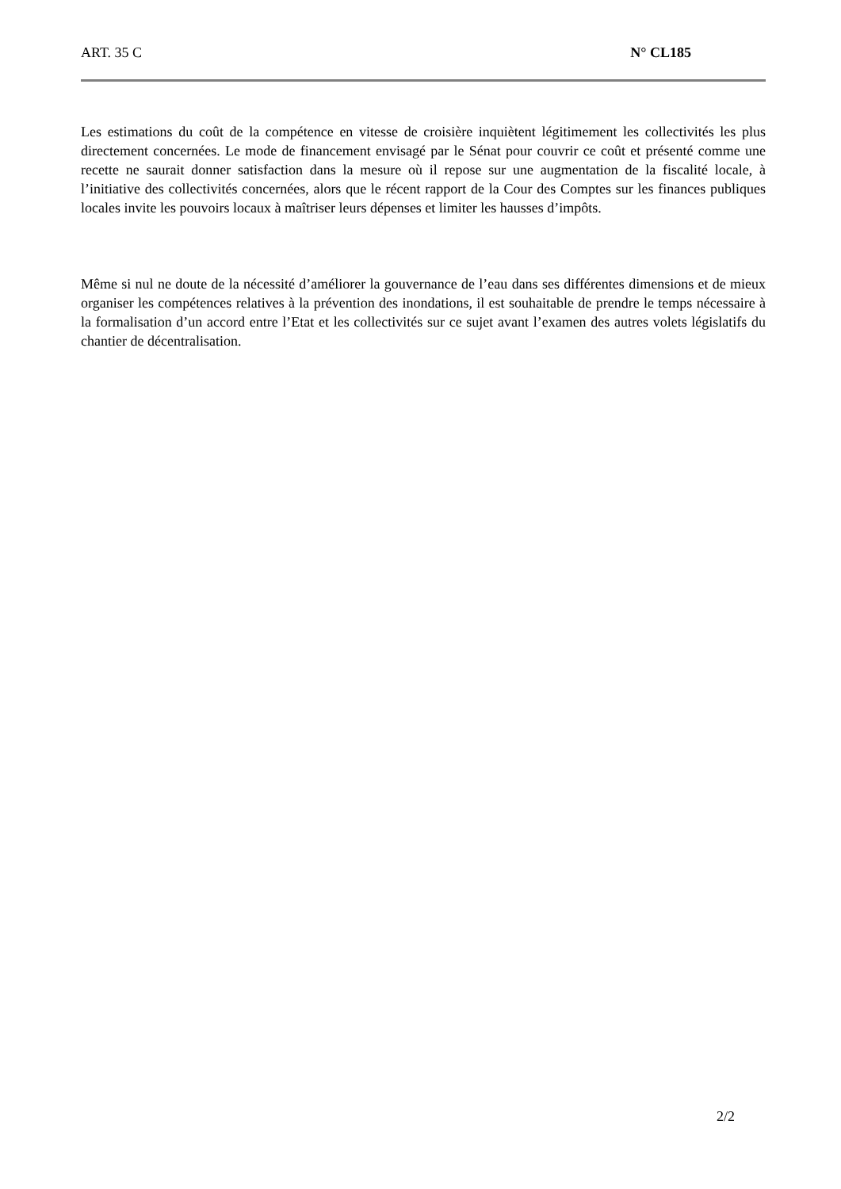ART. 35 C N° CL185
Les estimations du coût de la compétence en vitesse de croisière inquiètent légitimement les collectivités les plus directement concernées. Le mode de financement envisagé par le Sénat pour couvrir ce coût et présenté comme une recette ne saurait donner satisfaction dans la mesure où il repose sur une augmentation de la fiscalité locale, à l’initiative des collectivités concernées, alors que le récent rapport de la Cour des Comptes sur les finances publiques locales invite les pouvoirs locaux à maîtriser leurs dépenses et limiter les hausses d’impôts.
Même si nul ne doute de la nécessité d’améliorer la gouvernance de l’eau dans ses différentes dimensions et de mieux organiser les compétences relatives à la prévention des inondations, il est souhaitable de prendre le temps nécessaire à la formalisation d’un accord entre l’Etat et les collectivités sur ce sujet avant l’examen des autres volets législatifs du chantier de décentralisation.
2/2